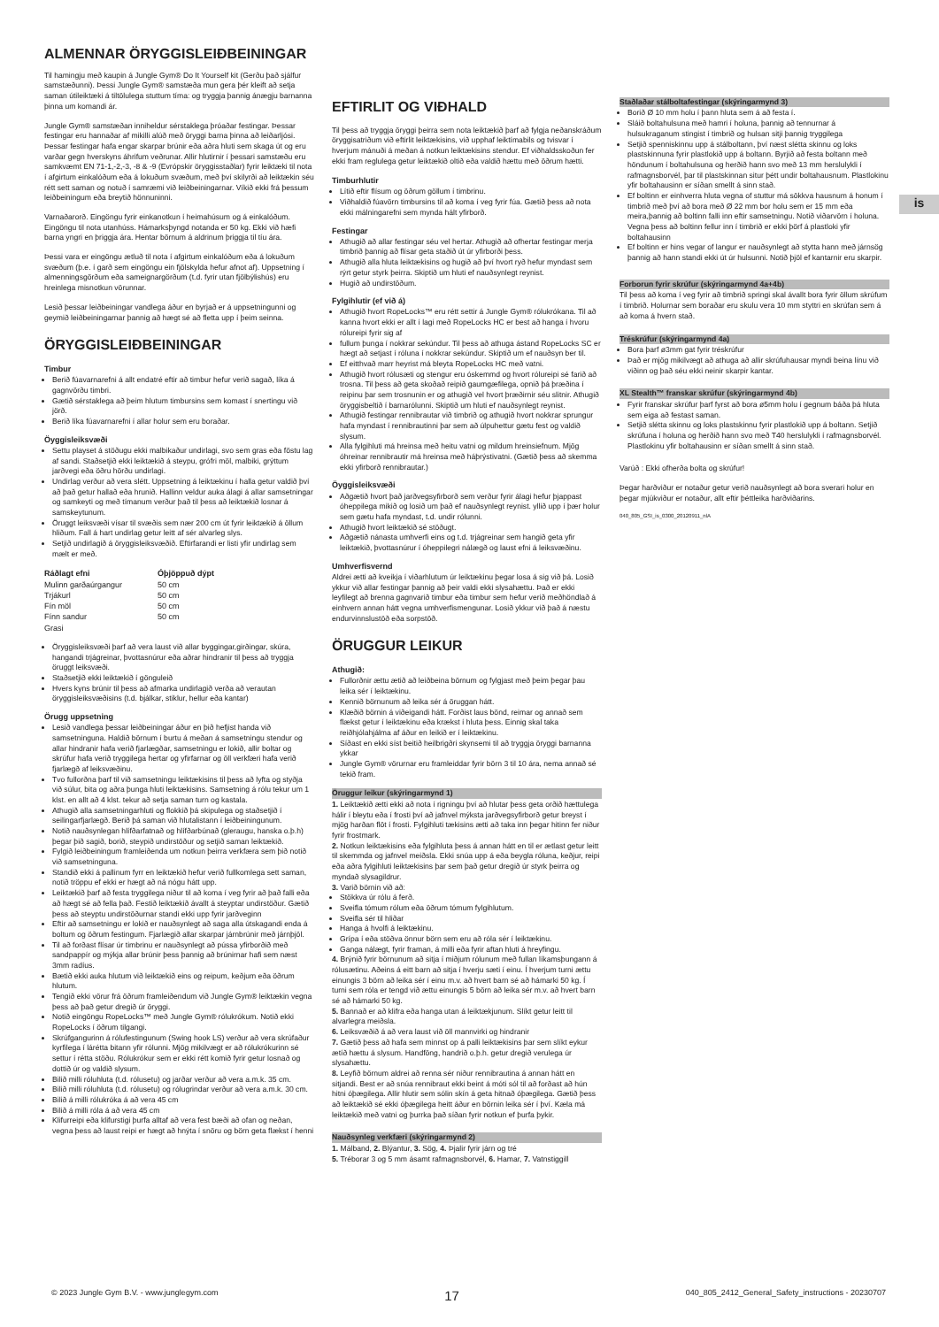ALMENNAR ÖRYGGISLEIÐBEININGAR
is
Til hamingju með kaupin á Jungle Gym® Do It Yourself kit (Gerðu það sjálfur samstæðunni). Þessi Jungle Gym® samstæða mun gera þér kleift að setja saman útileiktæki á tiltölulega stuttum tíma: og tryggja þannig ánægju barnanna þinna um komandi ár.
Jungle Gym® samstæðan inniheldur sérstaklega þróaðar festingar. Þessar festingar eru hannaðar af mikilli alúð með öryggi barna þinna að leiðarljósi. Þessar festingar hafa engar skarpar brúnir eða aðra hluti sem skaga út og eru varðar gegn hverskyns áhrifum veðrunar. Allir hlutirnir í þessari samstæðu eru samkvæmt EN 71-1,-2,-3, -8 & -9 (Evrópskir öryggisstaðlar) fyrir leiktæki til nota í afgirtum einkalóðum eða á lokuðum svæðum, með því skilyrði að leiktækin séu rétt sett saman og notuð í samræmi við leiðbeiningarnar. Víkið ekki frá þessum leiðbeiningum eða breytið hönnuninni.
Varnaðarorð. Eingöngu fyrir einkanotkun í heimahúsum og á einkalóðum. Eingöngu til nota utanhúss. Hámarksþyngd notanda er 50 kg. Ekki við hæfi barna yngri en þriggja ára. Hentar börnum á aldrinum þriggja til tíu ára.
Þessi vara er eingöngu ætluð til nota í afgirtum einkalóðum eða á lokuðum svæðum (þ.e. í garð sem eingöngu ein fjölskylda hefur afnot af). Uppsetning í almenningsgörðum eða sameignargörðum (t.d. fyrir utan fjölbýlishús) eru hreinlega misnotkun vörunnar.
Lesið þessar leiðbeiningar vandlega áður en byrjað er á uppsetningunni og geymið leiðbeiningarnar þannig að hægt sé að fletta upp í þeim seinna.
ÖRYGGISLEIÐBEININGAR
Timbur
Berið fúavarnarefni á allt endatré eftir að timbur hefur verið sagað, líka á gagnvörðu timbri.
Gætið sérstaklega að þeim hlutum timbursins sem komast í snertingu við jörð.
Berið líka fúavarnarefni í allar holur sem eru boraðar.
Öyggisleiksvæði
Settu playset á stöðugu ekki malbikaður undirlagi, svo sem gras eða föstu lag af sandi. Staðsetjið ekki leiktækið á steypu, grófri möl, malbiki, grýttum jarðvegi eða öðru hörðu undirlagi.
Undirlag verður að vera slétt. Uppsetning á leiktækinu í halla getur valdið því að það getur hallað eða hrunið. Hallinn veldur auka álagi á allar samsetningar og samkeyti og með tímanum verður það til þess að leiktækið losnar á samskeytunum.
Öruggt leiksvæði vísar til svæðis sem nær 200 cm út fyrir leiktækið á öllum hliðum. Fall á hart undirlag getur leitt af sér alvarleg slys.
Setjið undirlagið á öryggisleiksvæðið. Eftirfarandi er listi yfir undirlag sem mælt er með.
| Ráðlagt efni | Óþjöppuð dýpt |
| --- | --- |
| Mulinn garðaúrgangur | 50 cm |
| Trjákurl | 50 cm |
| Fín möl | 50 cm |
| Fínn sandur | 50 cm |
| Grasi | |
Öryggisleiksvæði þarf að vera laust við allar byggingar,girðingar, skúra, hangandi trjágreinar, þvottasnúrur eða aðrar hindranir til þess að tryggja öruggt leiksvæði.
Staðsetjið ekki leiktækið í gönguleið
Hvers kyns brúnir til þess að afmarka undirlagið verða að verautan öryggisleiksvæðisins (t.d. bjálkar, stiklur, hellur eða kantar)
Örugg uppsetning
Lesið vandlega þessar leiðbeiningar áður en þið hefjist handa við samsetninguna. Haldið börnum í burtu á meðan á samsetningu stendur og allar hindranir hafa verið fjarlægðar, samsetningu er lokið, allir boltar og skrúfur hafa verið tryggilega hertar og yfirfarnar og öll verkfæri hafa verið fjarlægð af leiksvæðinu.
Tvo fullorðna þarf til við samsetningu leiktækisins til þess að lyfta og styðja við súlur, bita og aðra þunga hluti leiktækisins. Samsetning á rólu tekur um 1 klst. en allt að 4 klst. tekur að setja saman turn og kastala.
Athugið alla samsetningarhluti og flokkið þá skipulega og staðsetjið í seilingarfjarlægð. Berið þá saman við hlutalistann í leiðbeiningunum.
Notið nauðsynlegan hlífðarfatnað og hlífðarbúnað (gleraugu, hanska o.þ.h) þegar þið sagið, borið, steypið undirstöður og setjið saman leiktækið.
Fylgið leiðbeiningum framleiðenda um notkun þeirra verkfæra sem þið notið við samsetninguna.
Standið ekki á pallinum fyrr en leiktækið hefur verið fullkomlega sett saman, notið tröppu ef ekki er hægt að ná nógu hátt upp.
Leiktækið þarf að festa tryggilega niður til að koma í veg fyrir að það falli eða að hægt sé að fella það. Festið leiktækið ávallt á steyptar undirstöður. Gætið þess að steyptu undirstöðurnar standi ekki upp fyrir jarðveginn
Eftir að samsetningu er lokið er nauðsynlegt að saga alla útskagandi enda á boltum og öðrum festingum. Fjarlægið allar skarpar járnbrúnir með járnþjöl.
Til að forðast flísar úr timbrinu er nauðsynlegt að pússa yfirborðið með sandpappír og mýkja allar brúnir þess þannig að brúnirnar hafi sem næst 3mm radíus.
Bætið ekki auka hlutum við leiktækið eins og reipum, keðjum eða öðrum hlutum.
Tengið ekki vörur frá öðrum framleiðendum við Jungle Gym® leiktækin vegna þess að það getur dregið úr öryggi.
Notið eingöngu RopeLocks™ með Jungle Gym® rólukrókum. Notið ekki RopeLocks í öðrum tilgangi.
Skrúfgangurinn á rólufestingunum (Swing hook LS) verður að vera skrúfaður kyrfilega í lárétta bitann yfir rólunni. Mjög mikilvægt er að rólukrókurinn sé settur í rétta stöðu. Rólukrókur sem er ekki rétt komið fyrir getur losnað og dottið úr og valdið slysum.
Bilið milli róluhluta (t.d. rólusetu) og jarðar verður að vera a.m.k. 35 cm.
Bilið milli róluhluta (t.d. rólusetu) og rólugrindar verður að vera a.m.k. 30 cm.
Bilið á milli rólukróka á að vera 45 cm
Bilið á milli róla á að vera 45 cm
Klifurreipi eða klifurstigi þurfa alltaf að vera fest bæði að ofan og neðan, vegna þess að laust reipi er hægt að hnýta í snöru og börn geta flækst í henni
EFTIRLIT OG VIÐHALD
Til þess að tryggja öryggi þeirra sem nota leiktækið þarf að fylgja neðanskráðum öryggisatriðum við eftirlit leiktækisins, við upphaf leiktímabils og tvisvar í hverjum mánuði á meðan á notkun leiktækisins stendur. Ef viðhaldsskoðun fer ekki fram reglulega getur leiktækið oltið eða valdið hættu með öðrum hætti.
Timburhlutir
Lítið eftir flísum og öðrum göllum í timbrinu.
Viðhaldið fúavörn timbursins til að koma í veg fyrir fúa. Gætið þess að nota ekki málningarefni sem mynda hált yfirborð.
Festingar
Athugið að allar festingar séu vel hertar. Athugið að ofhertar festingar merja timbrið þannig að flísar geta staðið út úr yfirborði þess.
Athugið alla hluta leiktækisins og hugið að því hvort ryð hefur myndast sem rýrt getur styrk þeirra. Skiptið um hluti ef nauðsynlegt reynist.
Hugið að undirstöðum.
Fylgihlutir (ef við á)
Athugið hvort RopeLocks™ eru rétt settir á Jungle Gym® rólukrókana. Til að kanna hvort ekki er allt í lagi með RopeLocks HC er best að hanga í hvoru rólureipi fyrir sig af
fullum þunga í nokkrar sekúndur. Til þess að athuga ástand RopeLocks SC er hægt að setjast í róluna í nokkrar sekúndur. Skiptið um ef nauðsyn ber til.
Ef eitthvað marr heyrist má bleyta RopeLocks HC með vatni.
Athugið hvort rólusæti og stengur eru óskemmd og hvort rólureipi sé farið að trosna. Til þess að geta skoðað reipið gaumgæfilega, opnið þá þræðina í reipinu þar sem trosnunin er og athugið vel hvort þræðirnir séu slitnir. Athugið öryggisbeltið í barnarólunni. Skiptið um hluti ef nauðsynlegt reynist.
Athugið festingar rennibrautar við timbrið og athugið hvort nokkrar sprungur hafa myndast í rennibrautinni þar sem að úlpuhettur gætu fest og valdið slysum.
Alla fylgihluti má hreinsa með heitu vatni og mildum hreinsiefnum. Mjög óhreinar rennibrautir má hreinsa með háþrýstivatni. (Gætið þess að skemma ekki yfirborð rennibrautar.)
Öyggisleiksvæði
Aðgætið hvort það jarðvegsyfirborð sem verður fyrir álagi hefur þjappast óheppilega mikið og losið um það ef nauðsynlegt reynist. yllið upp í þær holur sem gætu hafa myndast, t.d. undir rólunni.
Athugið hvort leiktækið sé stöðugt.
Aðgætið nánasta umhverfi eins og t.d. trjágreinar sem hangið geta yfir leiktækið, þvottasnúrur í óheppilegri nálægð og laust efni á leiksvæðinu.
Umhverfisvernd
Aldrei ætti að kveikja í viðarhlutum úr leiktækinu þegar losa á sig við þá. Losið ykkur við allar festingar þannig að þeir valdi ekki slysahættu. Það er ekki leyfilegt að brenna gagnvarið timbur eða timbur sem hefur verið meðhöndlað á einhvern annan hátt vegna umhverfismengunar. Losið ykkur við það á næstu endurvinnslustöð eða sorpstöð.
ÖRUGGUR LEIKUR
Athugið:
Fullorðnir ættu ætið að leiðbeina börnum og fylgjast með þeim þegar þau leika sér í leiktækinu.
Kennið börnunum að leika sér á öruggan hátt.
Klæðið börnin á viðeigandi hátt. Forðist laus bönd, reimar og annað sem flækst getur í leiktækinu eða krækst í hluta þess. Einnig skal taka reiðhjólahjálma af áður en leikið er í leiktækinu.
Síðast en ekki síst beitið heilbrigðri skynsemi til að tryggja öryggi barnanna ykkar
Jungle Gym® vörurnar eru framleiddar fyrir börn 3 til 10 ára, nema annað sé tekið fram.
Öruggur leikur (skýringarmynd 1)
1. Leiktækið ætti ekki að nota í rigningu því að hlutar þess geta orðið hættulega hálir í bleytu eða í frosti því að jafnvel mýksta jarðvegsyfirborð getur breyst í mjög harðan flöt í frosti. Fylgihluti tækisins ætti að taka inn þegar hitinn fer niður fyrir frostmark.
2. Notkun leiktækisins eða fylgihluta þess á annan hátt en til er ætlast getur leitt til skemmda og jafnvel meiðsla. Ekki snúa upp á eða beygla róluna, keðjur, reipi eða aðra fylgihluti leiktækisins þar sem það getur dregið úr styrk þeirra og myndað slysagildrur.
3. Varið börnin við að:
Stökkva úr rólu á ferð.
Sveifla tómum rólum eða öðrum tómum fylgihlutum.
Sveifla sér til hliðar
Hanga á hvolfi á leiktækinu.
Grípa í eða stöðva önnur börn sem eru að róla sér í leiktækinu.
Ganga nálægt, fyrir framan, á milli eða fyrir aftan hluti á hreyfingu.
4. Brýnið fyrir börnunum að sitja í miðjum rólunum með fullan líkamsþungann á rólusætinu. Aðeins á eitt barn að sitja í hverju sæti í einu. Í hverjum turni ættu einungis 3 börn að leika sér í einu m.v. að hvert barn sé að hámarki 50 kg. Í turni sem róla er tengd við ættu einungis 5 börn að leika sér m.v. að hvert barn sé að hámarki 50 kg.
5. Bannað er að klifra eða hanga utan á leiktækjunum. Slíkt getur leitt til alvarlegra meiðsla.
6. Leiksvæðið á að vera laust við öll mannvirki og hindranir
7. Gætið þess að hafa sem minnst op á palli leiktækisins þar sem slíkt eykur ætíð hættu á slysum. Handföng, handrið o.þ.h. getur dregið verulega úr slysahættu.
8. Leyfið börnum aldrei að renna sér niður rennibrautina á annan hátt en sitjandi. Best er að snúa rennibraut ekki beint á móti sól til að forðast að hún hitni óþægilega. Allir hlutir sem sólin skín á geta hitnað óþægilega. Gætið þess að leiktækið sé ekki óþægilega heitt áður en börnin leika sér í því. Kæla má leiktækið með vatni og þurrka það síðan fyrir notkun ef þurfa þykir.
Nauðsynleg verkfæri (skýringarmynd 2)
1. Málband, 2. Blýantur, 3. Sög, 4. Þjalir fyrir járn og tré
5. Tréborar 3 og 5 mm ásamt rafmagnsborvél, 6. Hamar, 7. Vatnstiggill
Staðlaðar stálboltafestingar (skýringarmynd 3)
Borið Ø 10 mm holu í þann hluta sem á að festa í.
Sláið boltahulsuna með hamri í holuna, þannig að tennurnar á hulsukraganum stingist í timbrið og hulsan sitji þannig tryggilega
Setjið spenniskinnu upp á stálboltann, því næst slétta skinnu og loks plastskinnuna fyrir plastlokið upp á boltann. Byrjið að festa boltann með höndunum í boltahulsuna og herðið hann svo með 13 mm herslulykli í rafmagnsborvél, þar til plastskinnan situr þétt undir boltahausnum. Plastlokinu yfir boltahausinn er síðan smellt á sinn stað.
Ef boltinn er einhverra hluta vegna of stuttur má sökkva hausnum á honum í timbrið með því að bora með Ø 22 mm bor holu sem er 15 mm eða meira,þannig að boltinn falli inn eftir samsetningu. Notið viðarvörn í holuna. Vegna þess að boltinn fellur inn í timbrið er ekki þörf á plastloki yfir boltahausinn
Ef boltinn er hins vegar of langur er nauðsynlegt að stytta hann með járnsög þannig að hann standi ekki út úr hulsunni. Notið þjöl ef kantarnir eru skarpir.
Forborun fyrir skrúfur (skýringarmynd 4a+4b)
Til þess að koma í veg fyrir að timbrið springi skal ávallt bora fyrir öllum skrúfum í timbrið. Holurnar sem boraðar eru skulu vera 10 mm styttri en skrúfan sem á að koma á hvern stað.
Tréskrúfur (skýringarmynd 4a)
Bora þarf ø3mm gat fyrir tréskrúfur
Það er mjög mikilvægt að athuga að allir skrúfuhausar myndi beina línu við viðinn og það séu ekki neinir skarpir kantar.
XL Stealth™ franskar skrúfur (skýringarmynd 4b)
Fyrir franskar skrúfur þarf fyrst að bora ø5mm holu í gegnum báða þá hluta sem eiga að festast saman.
Setjið slétta skinnu og loks plastskinnu fyrir plastlokið upp á boltann. Setjið skrúfuna í holuna og herðið hann svo með T40 herslulykli í rafmagnsborvél. Plastlokinu yfir boltahausinn er síðan smellt á sinn stað.
Varúð : Ekki ofherða bolta og skrúfur!
Þegar harðviður er notaður getur verið nauðsynlegt að bora sverari holur en þegar mjúkviður er notaður, allt eftir þéttleika harðviðarins.
040_805_GSI_is_0300_20120911_nlA
© 2023 Jungle Gym B.V. - www.junglegym.com 17 040_805_2412_General_Safety_instructions - 20230707